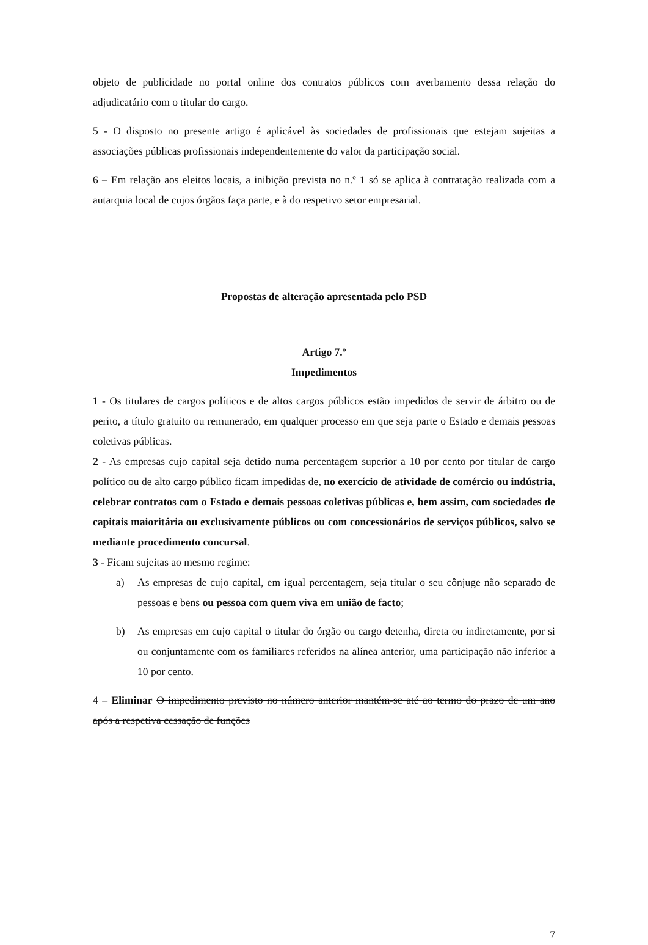objeto de publicidade no portal online dos contratos públicos com averbamento dessa relação do adjudicatário com o titular do cargo.
5 - O disposto no presente artigo é aplicável às sociedades de profissionais que estejam sujeitas a associações públicas profissionais independentemente do valor da participação social.
6 – Em relação aos eleitos locais, a inibição prevista no n.º 1 só se aplica à contratação realizada com a autarquia local de cujos órgãos faça parte, e à do respetivo setor empresarial.
Propostas de alteração apresentada pelo PSD
Artigo 7.º
Impedimentos
1 - Os titulares de cargos políticos e de altos cargos públicos estão impedidos de servir de árbitro ou de perito, a título gratuito ou remunerado, em qualquer processo em que seja parte o Estado e demais pessoas coletivas públicas.
2 - As empresas cujo capital seja detido numa percentagem superior a 10 por cento por titular de cargo político ou de alto cargo público ficam impedidas de, no exercício de atividade de comércio ou indústria, celebrar contratos com o Estado e demais pessoas coletivas públicas e, bem assim, com sociedades de capitais maioritária ou exclusivamente públicos ou com concessionários de serviços públicos, salvo se mediante procedimento concursal.
3 - Ficam sujeitas ao mesmo regime:
a) As empresas de cujo capital, em igual percentagem, seja titular o seu cônjuge não separado de pessoas e bens ou pessoa com quem viva em união de facto;
b) As empresas em cujo capital o titular do órgão ou cargo detenha, direta ou indiretamente, por si ou conjuntamente com os familiares referidos na alínea anterior, uma participação não inferior a 10 por cento.
4 – Eliminar O impedimento previsto no número anterior mantém-se até ao termo do prazo de um ano após a respetiva cessação de funções
7